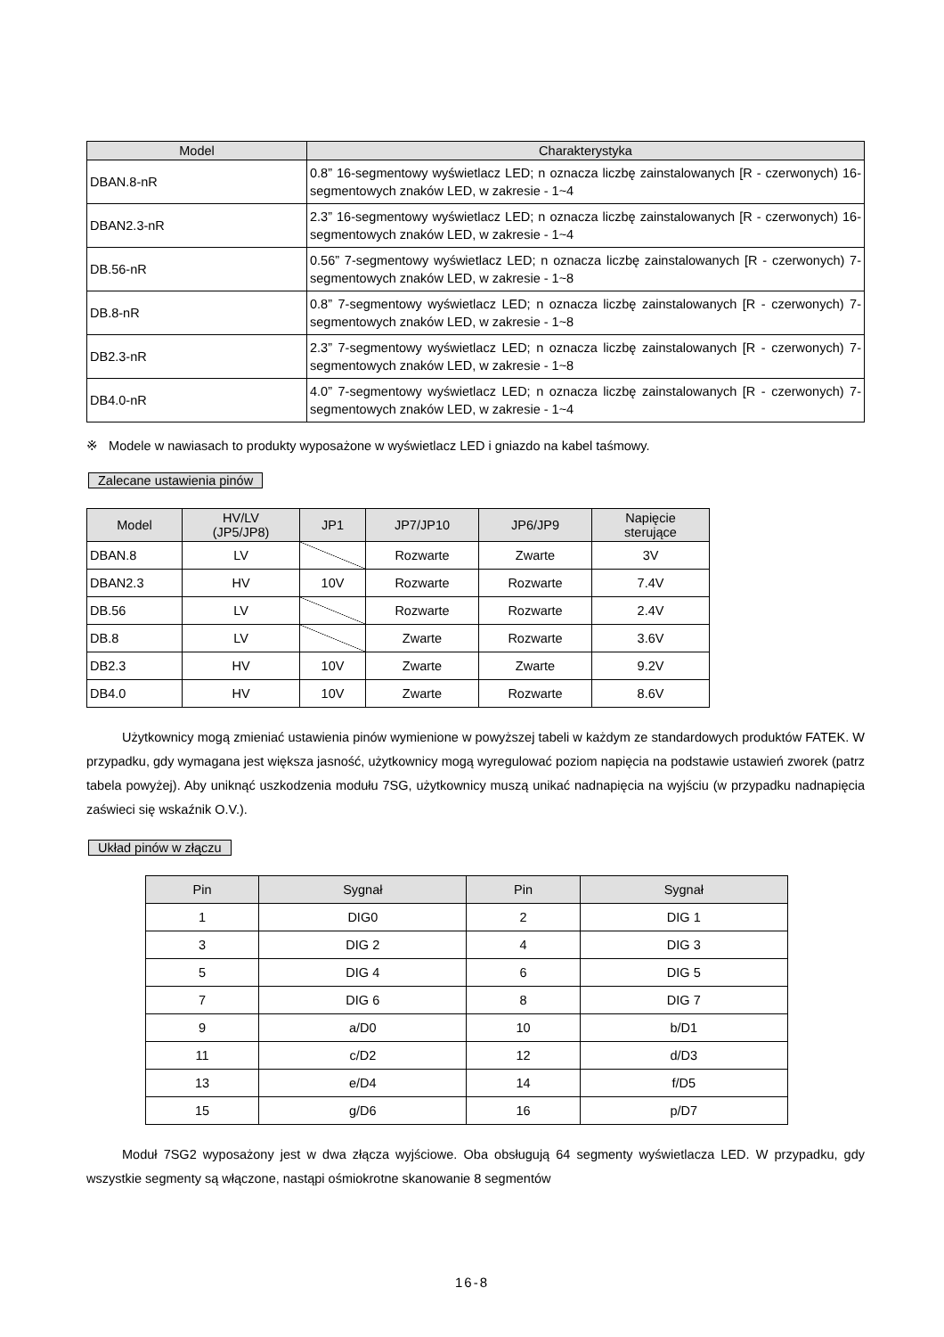| Model | Charakterystyka |
| --- | --- |
| DBAN.8-nR | 0.8” 16-segmentowy wyświetlacz LED; n oznacza liczbę zainstalowanych [R - czerwonych) 16-segmentowych znaków LED, w zakresie - 1~4 |
| DBAN2.3-nR | 2.3” 16-segmentowy wyświetlacz LED; n oznacza liczbę zainstalowanych [R - czerwonych) 16-segmentowych znaków LED, w zakresie - 1~4 |
| DB.56-nR | 0.56” 7-segmentowy wyświetlacz LED; n oznacza liczbę zainstalowanych [R - czerwonych) 7-segmentowych znaków LED, w zakresie - 1~8 |
| DB.8-nR | 0.8” 7-segmentowy wyświetlacz LED; n oznacza liczbę zainstalowanych [R - czerwonych) 7-segmentowych znaków LED, w zakresie - 1~8 |
| DB2.3-nR | 2.3” 7-segmentowy wyświetlacz LED; n oznacza liczbę zainstalowanych [R - czerwonych) 7-segmentowych znaków LED, w zakresie - 1~8 |
| DB4.0-nR | 4.0” 7-segmentowy wyświetlacz LED; n oznacza liczbę zainstalowanych [R - czerwonych) 7-segmentowych znaków LED, w zakresie - 1~4 |
※ Modele w nawiasach to produkty wyposażone w wyświetlacz LED i gniazdo na kabel taśmowy.
Zalecane ustawienia pinów
| Model | HV/LV (JP5/JP8) | JP1 | JP7/JP10 | JP6/JP9 | Napięcie sterujące |
| --- | --- | --- | --- | --- | --- |
| DBAN.8 | LV | | Rozwarte | Zwarte | 3V |
| DBAN2.3 | HV | 10V | Rozwarte | Rozwarte | 7.4V |
| DB.56 | LV | | Rozwarte | Rozwarte | 2.4V |
| DB.8 | LV | | Zwarte | Rozwarte | 3.6V |
| DB2.3 | HV | 10V | Zwarte | Zwarte | 9.2V |
| DB4.0 | HV | 10V | Zwarte | Rozwarte | 8.6V |
Użytkownicy mogą zmieniać ustawienia pinów wymienione w powyższej tabeli w każdym ze standardowych produktów FATEK. W przypadku, gdy wymagana jest większa jasność, użytkownicy mogą wyregulować poziom napięcia na podstawie ustawień zworek (patrz tabela powyżej). Aby uniknąć uszkodzenia modułu 7SG, użytkownicy muszą unikać nadnapięcia na wyjściu (w przypadku nadnapięcia zaświeci się wskaźnik O.V.).
Układ pinów w złączu
| Pin | Sygnał | Pin | Sygnał |
| --- | --- | --- | --- |
| 1 | DIG0 | 2 | DIG 1 |
| 3 | DIG 2 | 4 | DIG 3 |
| 5 | DIG 4 | 6 | DIG 5 |
| 7 | DIG 6 | 8 | DIG 7 |
| 9 | a/D0 | 10 | b/D1 |
| 11 | c/D2 | 12 | d/D3 |
| 13 | e/D4 | 14 | f/D5 |
| 15 | g/D6 | 16 | p/D7 |
Moduł 7SG2 wyposażony jest w dwa złącza wyjściowe. Oba obsługują 64 segmenty wyświetlacza LED. W przypadku, gdy wszystkie segmenty są włączone, nastąpi ośmiokrotne skanowanie 8 segmentów
16-8